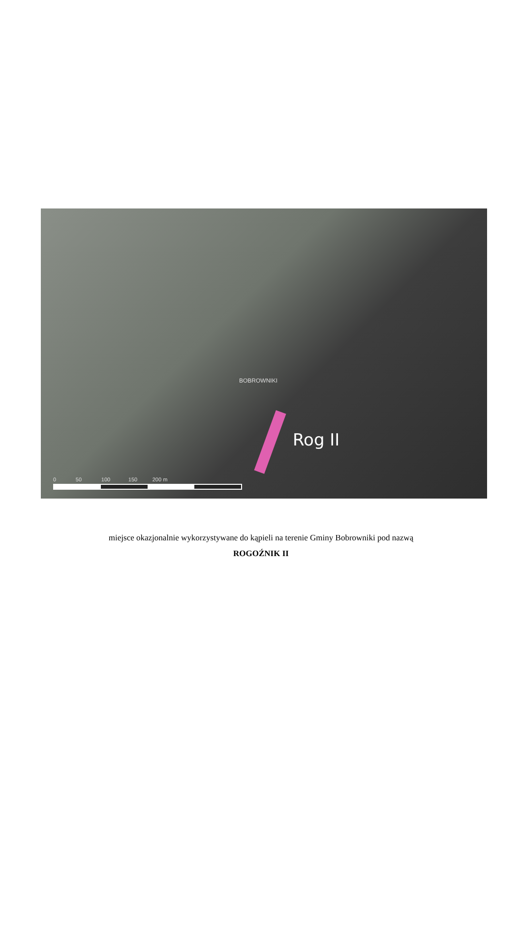BOBROWNIKI
Rog II
0 50 100 150 200 m
miejsce okazjonalnie wykorzystywane do kąpieli na terenie Gminy Bobrowniki pod nazwą
ROGOŹNIK II